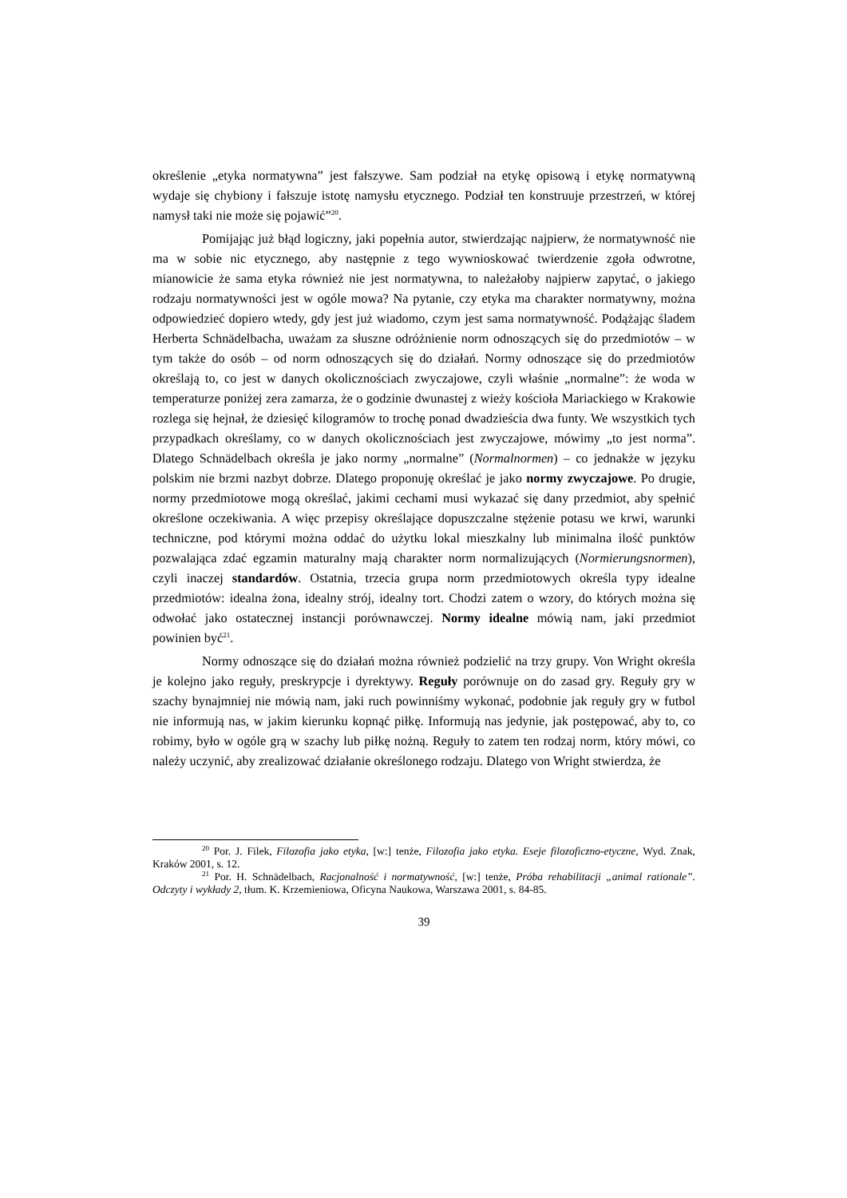określenie „etyka normatywna” jest fałszywe. Sam podział na etykę opisową i etykę normatywną wydaje się chybiony i fałszuje istotę namysłu etycznego. Podział ten konstruuje przestrzeń, w której namysł taki nie może się pojawić”<sup>20</sup>.
Pomijając już błąd logiczny, jaki popełnia autor, stwierdzając najpierw, że normatywność nie ma w sobie nic etycznego, aby następnie z tego wywnioskować twierdzenie zgoła odwrotne, mianowicie że sama etyka również nie jest normatywna, to należałoby najpierw zapytać, o jakiego rodzaju normatywności jest w ogóle mowa? Na pytanie, czy etyka ma charakter normatywny, można odpowiedzieć dopiero wtedy, gdy jest już wiadomo, czym jest sama normatywność. Podążając śladem Herberta Schnädelbacha, uważam za słuszne odróżnienie norm odnoszących się do przedmiotów – w tym także do osób – od norm odnoszących się do działań. Normy odnoszące się do przedmiotów określają to, co jest w danych okolicznościach zwyczajowe, czyli właśnie „normalne”: że woda w temperaturze poniżej zera zamarza, że o godzinie dwunastej z wieży kościoła Mariackiego w Krakowie rozlega się hejnał, że dziesięć kilogramów to trochę ponad dwadzieścia dwa funty. We wszystkich tych przypadkach określamy, co w danych okolicznościach jest zwyczajowe, mówimy „to jest norma”. Dlatego Schnädelbach określa je jako normy „normalne” (Normalnormen) – co jednakże w języku polskim nie brzmi nazbyt dobrze. Dlatego proponuję określać je jako normy zwyczajowe. Po drugie, normy przedmiotowe mogą określać, jakimi cechami musi wykazać się dany przedmiot, aby spełnić określone oczekiwania. A więc przepisy określające dopuszczalne stężenie potasu we krwi, warunki techniczne, pod którymi można oddać do użytku lokal mieszkalny lub minimalna ilość punktów pozwalająca zdać egzamin maturalny mają charakter norm normalizujących (Normierungsnormen), czyli inaczej standardów. Ostatnia, trzecia grupa norm przedmiotowych określa typy idealne przedmiotów: idealna żona, idealny strój, idealny tort. Chodzi zatem o wzory, do których można się odwołać jako ostatecznej instancji porównawczej. Normy idealne mówią nam, jaki przedmiot powinien być<sup>21</sup>.
Normy odnoszące się do działań można również podzielić na trzy grupy. Von Wright określa je kolejno jako reguły, preskrypcje i dyrektywy. Reguły porównuje on do zasad gry. Reguły gry w szachy bynajmniej nie mówią nam, jaki ruch powinniśmy wykonać, podobnie jak reguły gry w futbol nie informują nas, w jakim kierunku kopnąć piłkę. Informują nas jedynie, jak postępować, aby to, co robimy, było w ogóle grą w szachy lub piłkę nożną. Reguły to zatem ten rodzaj norm, który mówi, co należy uczynić, aby zrealizować działanie określonego rodzaju. Dlatego von Wright stwierdza, że
<sup>20</sup> Por. J. Filek, Filozofia jako etyka, [w:] tenże, Filozofia jako etyka. Eseje filozoficzno-etyczne, Wyd. Znak, Kraków 2001, s. 12.
<sup>21</sup> Por. H. Schnädelbach, Racjonalność i normatywność, [w:] tenże, Próba rehabilitacji „animal rationale”. Odczyty i wykłady 2, tłum. K. Krzemieniowa, Oficyna Naukowa, Warszawa 2001, s. 84-85.
39